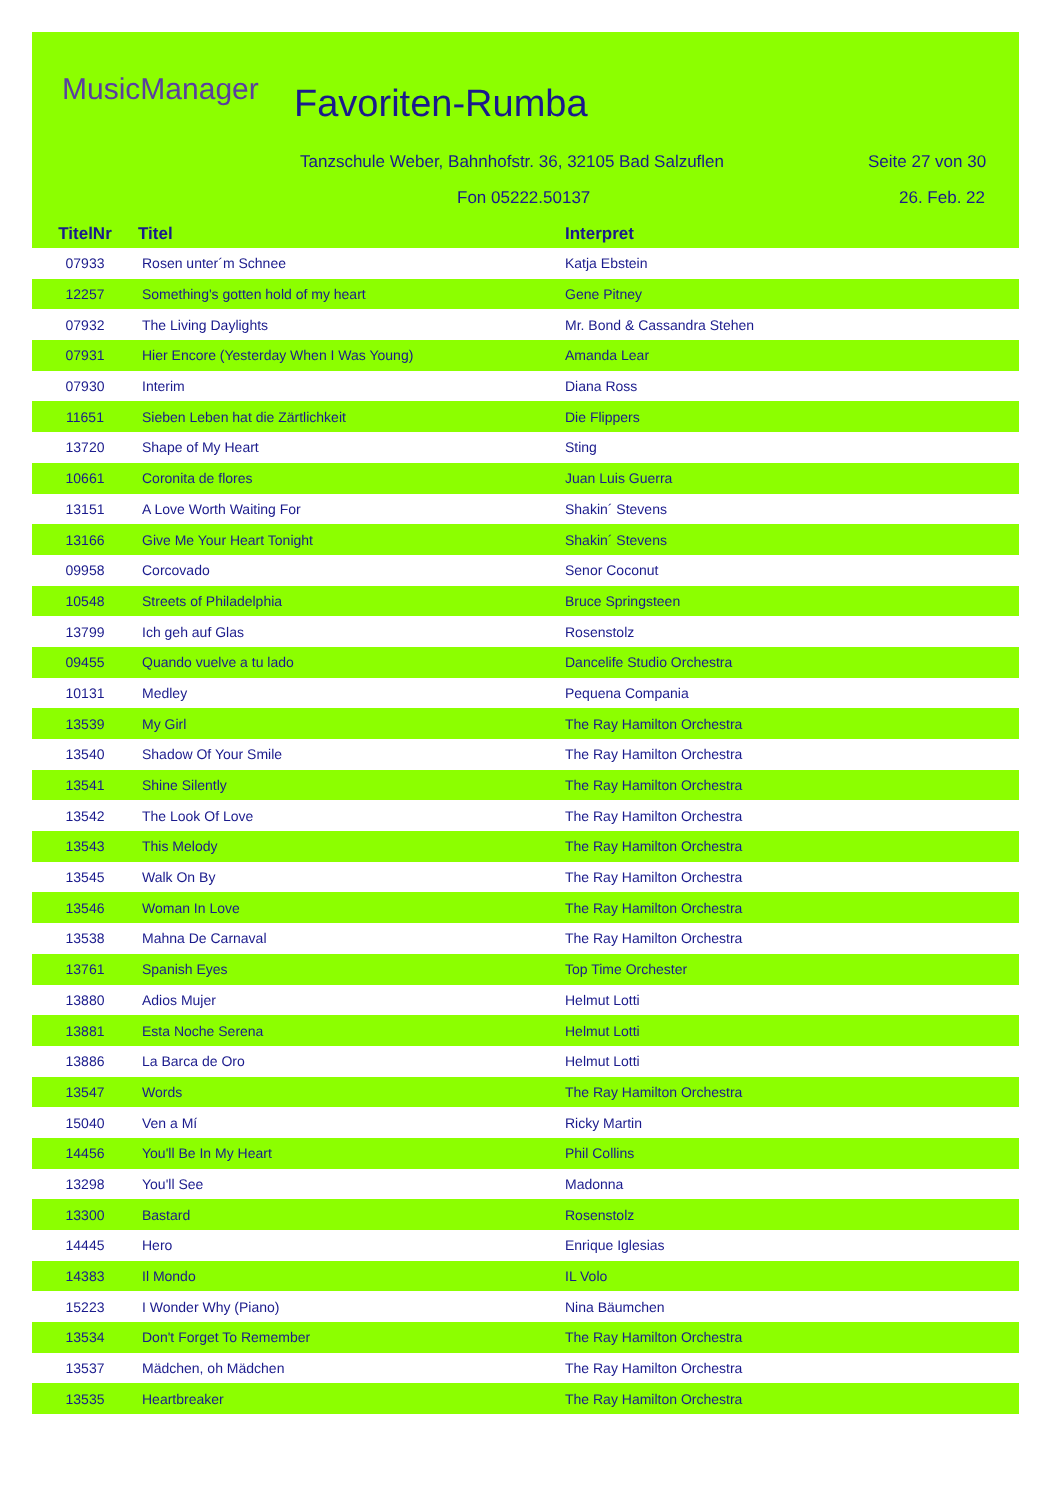MusicManager Favoriten-Rumba
Tanzschule Weber, Bahnhofstr. 36, 32105 Bad Salzuflen
Seite 27 von 30
Fon 05222.50137 26. Feb. 22
| TitelNr | Titel | Interpret |
| --- | --- | --- |
| 07933 | Rosen unter´m Schnee | Katja Ebstein |
| 12257 | Something's gotten hold of my heart | Gene Pitney |
| 07932 | The Living Daylights | Mr. Bond & Cassandra Stehen |
| 07931 | Hier Encore (Yesterday When I Was Young) | Amanda Lear |
| 07930 | Interim | Diana Ross |
| 11651 | Sieben Leben hat die Zärtlichkeit | Die Flippers |
| 13720 | Shape of My Heart | Sting |
| 10661 | Coronita de flores | Juan Luis Guerra |
| 13151 | A Love Worth Waiting For | Shakin´ Stevens |
| 13166 | Give Me Your Heart Tonight | Shakin´ Stevens |
| 09958 | Corcovado | Senor Coconut |
| 10548 | Streets of Philadelphia | Bruce Springsteen |
| 13799 | Ich geh auf Glas | Rosenstolz |
| 09455 | Quando vuelve a tu lado | Dancelife Studio Orchestra |
| 10131 | Medley | Pequena Compania |
| 13539 | My Girl | The Ray Hamilton Orchestra |
| 13540 | Shadow Of Your Smile | The Ray Hamilton Orchestra |
| 13541 | Shine Silently | The Ray Hamilton Orchestra |
| 13542 | The Look Of Love | The Ray Hamilton Orchestra |
| 13543 | This Melody | The Ray Hamilton Orchestra |
| 13545 | Walk On By | The Ray Hamilton Orchestra |
| 13546 | Woman In Love | The Ray Hamilton Orchestra |
| 13538 | Mahna De Carnaval | The Ray Hamilton Orchestra |
| 13761 | Spanish Eyes | Top Time Orchester |
| 13880 | Adios Mujer | Helmut Lotti |
| 13881 | Esta Noche Serena | Helmut Lotti |
| 13886 | La Barca de Oro | Helmut Lotti |
| 13547 | Words | The Ray Hamilton Orchestra |
| 15040 | Ven a Mí | Ricky Martin |
| 14456 | You'll Be In My Heart | Phil Collins |
| 13298 | You'll See | Madonna |
| 13300 | Bastard | Rosenstolz |
| 14445 | Hero | Enrique Iglesias |
| 14383 | Il Mondo | IL Volo |
| 15223 | I Wonder Why (Piano) | Nina Bäumchen |
| 13534 | Don't Forget To Remember | The Ray Hamilton Orchestra |
| 13537 | Mädchen, oh Mädchen | The Ray Hamilton Orchestra |
| 13535 | Heartbreaker | The Ray Hamilton Orchestra |